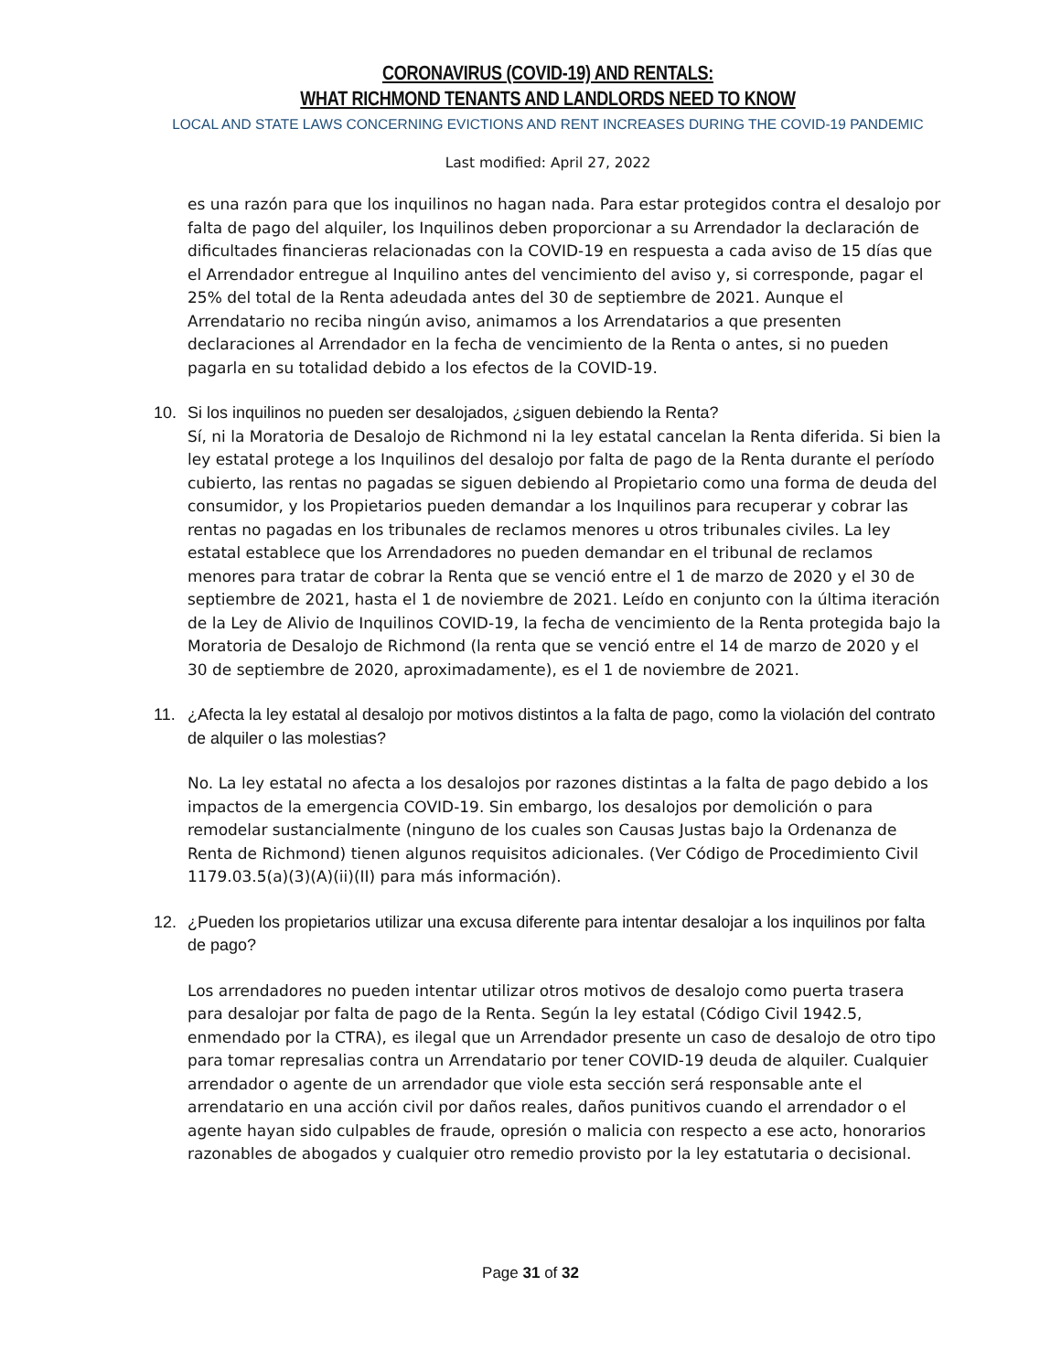CORONAVIRUS (COVID-19) AND RENTALS:
WHAT RICHMOND TENANTS AND LANDLORDS NEED TO KNOW
LOCAL AND STATE LAWS CONCERNING EVICTIONS AND RENT INCREASES DURING THE COVID-19 PANDEMIC
Last modified: April 27, 2022
es una razón para que los inquilinos no hagan nada. Para estar protegidos contra el desalojo por falta de pago del alquiler, los Inquilinos deben proporcionar a su Arrendador la declaración de dificultades financieras relacionadas con la COVID-19 en respuesta a cada aviso de 15 días que el Arrendador entregue al Inquilino antes del vencimiento del aviso y, si corresponde, pagar el 25% del total de la Renta adeudada antes del 30 de septiembre de 2021. Aunque el Arrendatario no reciba ningún aviso, animamos a los Arrendatarios a que presenten declaraciones al Arrendador en la fecha de vencimiento de la Renta o antes, si no pueden pagarla en su totalidad debido a los efectos de la COVID-19.
10. Si los inquilinos no pueden ser desalojados, ¿siguen debiendo la Renta?
Sí, ni la Moratoria de Desalojo de Richmond ni la ley estatal cancelan la Renta diferida. Si bien la ley estatal protege a los Inquilinos del desalojo por falta de pago de la Renta durante el período cubierto, las rentas no pagadas se siguen debiendo al Propietario como una forma de deuda del consumidor, y los Propietarios pueden demandar a los Inquilinos para recuperar y cobrar las rentas no pagadas en los tribunales de reclamos menores u otros tribunales civiles. La ley estatal establece que los Arrendadores no pueden demandar en el tribunal de reclamos menores para tratar de cobrar la Renta que se venció entre el 1 de marzo de 2020 y el 30 de septiembre de 2021, hasta el 1 de noviembre de 2021. Leído en conjunto con la última iteración de la Ley de Alivio de Inquilinos COVID-19, la fecha de vencimiento de la Renta protegida bajo la Moratoria de Desalojo de Richmond (la renta que se venció entre el 14 de marzo de 2020 y el 30 de septiembre de 2020, aproximadamente), es el 1 de noviembre de 2021.
11. ¿Afecta la ley estatal al desalojo por motivos distintos a la falta de pago, como la violación del contrato de alquiler o las molestias?
No. La ley estatal no afecta a los desalojos por razones distintas a la falta de pago debido a los impactos de la emergencia COVID-19. Sin embargo, los desalojos por demolición o para remodelar sustancialmente (ninguno de los cuales son Causas Justas bajo la Ordenanza de Renta de Richmond) tienen algunos requisitos adicionales. (Ver Código de Procedimiento Civil 1179.03.5(a)(3)(A)(ii)(II) para más información).
12. ¿Pueden los propietarios utilizar una excusa diferente para intentar desalojar a los inquilinos por falta de pago?
Los arrendadores no pueden intentar utilizar otros motivos de desalojo como puerta trasera para desalojar por falta de pago de la Renta. Según la ley estatal (Código Civil 1942.5, enmendado por la CTRA), es ilegal que un Arrendador presente un caso de desalojo de otro tipo para tomar represalias contra un Arrendatario por tener COVID-19 deuda de alquiler. Cualquier arrendador o agente de un arrendador que viole esta sección será responsable ante el arrendatario en una acción civil por daños reales, daños punitivos cuando el arrendador o el agente hayan sido culpables de fraude, opresión o malicia con respecto a ese acto, honorarios razonables de abogados y cualquier otro remedio provisto por la ley estatutaria o decisional.
Page 31 of 32